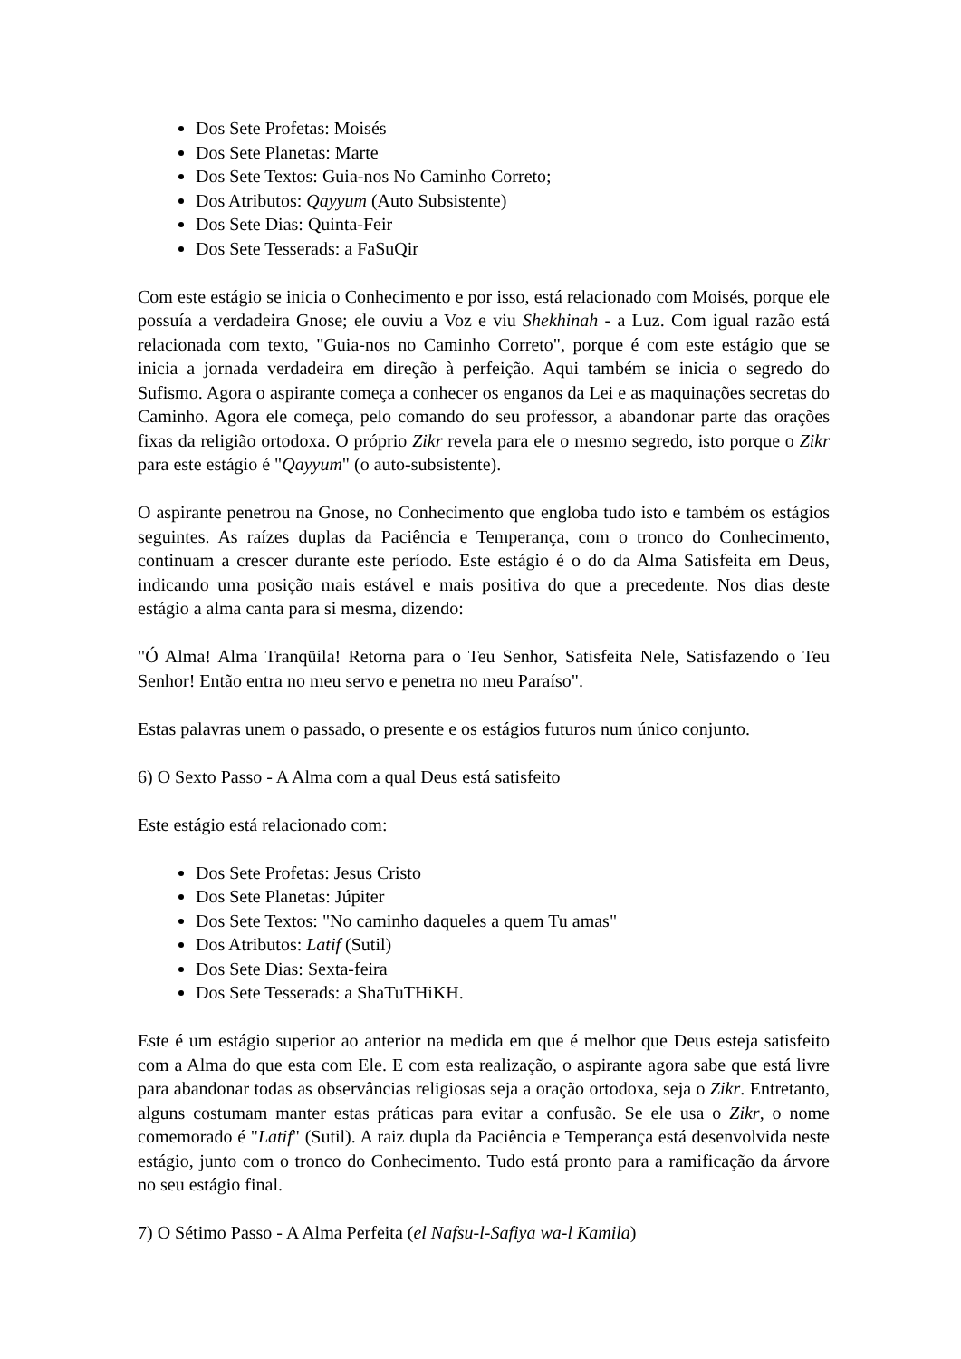Dos Sete Profetas: Moisés
Dos Sete Planetas: Marte
Dos Sete Textos: Guia-nos No Caminho Correto;
Dos Atributos: Qayyum (Auto Subsistente)
Dos Sete Dias: Quinta-Feir
Dos Sete Tesserads: a FaSuQir
Com este estágio se inicia o Conhecimento e por isso, está relacionado com Moisés, porque ele possuía a verdadeira Gnose; ele ouviu a Voz e viu Shekhinah - a Luz. Com igual razão está relacionada com texto, "Guia-nos no Caminho Correto", porque é com este estágio que se inicia a jornada verdadeira em direção à perfeição. Aqui também se inicia o segredo do Sufismo. Agora o aspirante começa a conhecer os enganos da Lei e as maquinações secretas do Caminho. Agora ele começa, pelo comando do seu professor, a abandonar parte das orações fixas da religião ortodoxa. O próprio Zikr revela para ele o mesmo segredo, isto porque o Zikr para este estágio é "Qayyum" (o auto-subsistente).
O aspirante penetrou na Gnose, no Conhecimento que engloba tudo isto e também os estágios seguintes. As raízes duplas da Paciência e Temperança, com o tronco do Conhecimento, continuam a crescer durante este período. Este estágio é o do da Alma Satisfeita em Deus, indicando uma posição mais estável e mais positiva do que a precedente. Nos dias deste estágio a alma canta para si mesma, dizendo:
"Ó Alma! Alma Tranqüila! Retorna para o Teu Senhor, Satisfeita Nele, Satisfazendo o Teu Senhor! Então entra no meu servo e penetra no meu Paraíso".
Estas palavras unem o passado, o presente e os estágios futuros num único conjunto.
6) O Sexto Passo - A Alma com a qual Deus está satisfeito
Este estágio está relacionado com:
Dos Sete Profetas: Jesus Cristo
Dos Sete Planetas: Júpiter
Dos Sete Textos: "No caminho daqueles a quem Tu amas"
Dos Atributos: Latif (Sutil)
Dos Sete Dias: Sexta-feira
Dos Sete Tesserads: a ShaTuTHiKH.
Este é um estágio superior ao anterior na medida em que é melhor que Deus esteja satisfeito com a Alma do que esta com Ele. E com esta realização, o aspirante agora sabe que está livre para abandonar todas as observâncias religiosas seja a oração ortodoxa, seja o Zikr. Entretanto, alguns costumam manter estas práticas para evitar a confusão. Se ele usa o Zikr, o nome comemorado é "Latif" (Sutil). A raiz dupla da Paciência e Temperança está desenvolvida neste estágio, junto com o tronco do Conhecimento. Tudo está pronto para a ramificação da árvore no seu estágio final.
7) O Sétimo Passo - A Alma Perfeita (el Nafsu-l-Safiya wa-l Kamila)